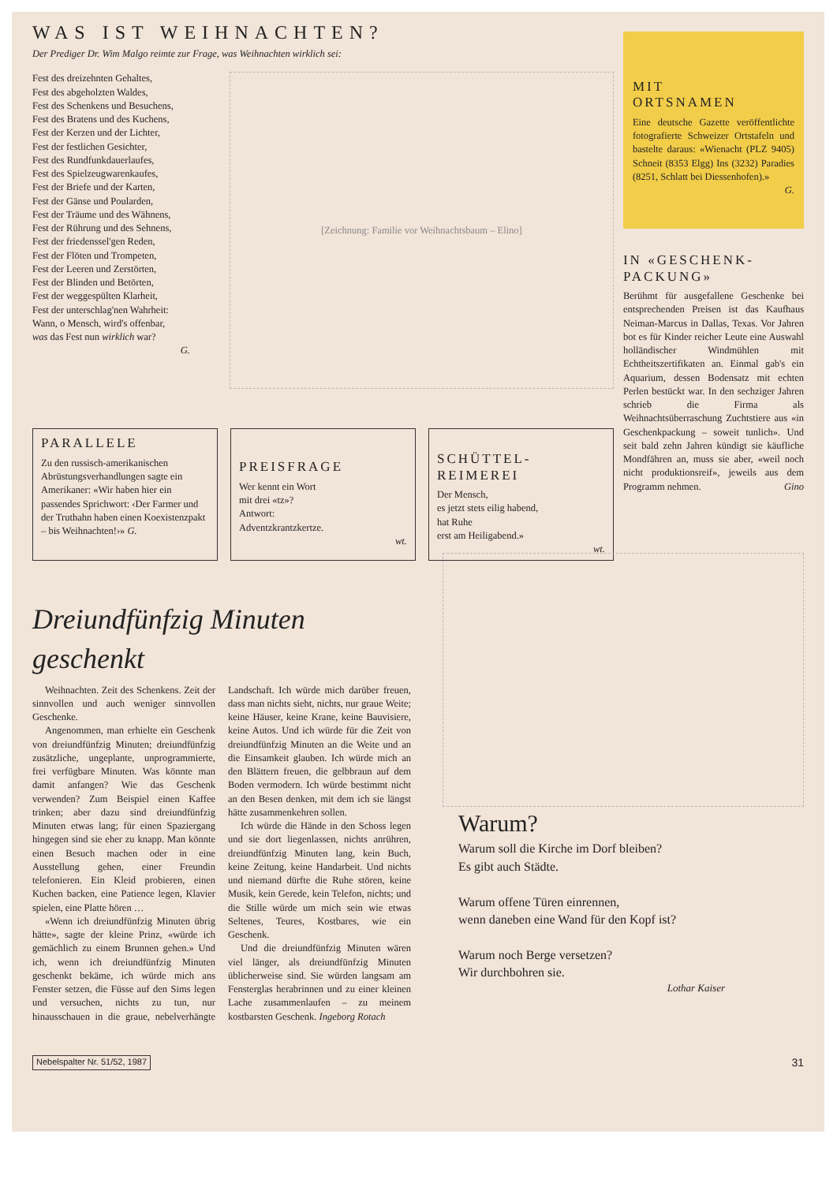WAS IST WEIHNACHTEN?
Der Prediger Dr. Wim Malgo reimte zur Frage, was Weihnachten wirklich sei:
Fest des dreizehnten Gehaltes,
Fest des abgeholzten Waldes,
Fest des Schenkens und Besuchens,
Fest des Bratens und des Kuchens,
Fest der Kerzen und der Lichter,
Fest der festlichen Gesichter,
Fest des Rundfunkdauerlaufes,
Fest des Spielzeugwarenkaufes,
Fest der Briefe und der Karten,
Fest der Gänse und Poularden,
Fest der Träume und des Wähnens,
Fest der Rührung und des Sehnens,
Fest der friedenssel'gen Reden,
Fest der Flöten und Trompeten,
Fest der Leeren und Zerstörten,
Fest der Blinden und Betörten,
Fest der weggespülten Klarheit,
Fest der unterschlag'nen Wahrheit:
Wann, o Mensch, wird's offenbar,
was das Fest nun wirklich war?
G.
[Zeichnung: Familie vor Weihnachtsbaum – Elino]
PARALLELE
Zu den russisch-amerikanischen Abrüstungsverhandlungen sagte ein Amerikaner: «Wir haben hier ein passendes Sprichwort: ‹Der Farmer und der Truthahn haben einen Koexistenzpakt – bis Weihnachten!›» G.
PREISFRAGE
Wer kennt ein Wort
mit drei «tz»?
Antwort:
Adventzkrantzkertze.
wt.
SCHÜTTEL-
REIMEREI
Der Mensch,
es jetzt stets eilig habend,
hat Ruhe
erst am Heiligabend.»
wt.
MIT
ORTSNAMEN
Eine deutsche Gazette veröffentlichte fotografierte Schweizer Ortstafeln und bastelte daraus: «Wienacht (PLZ 9405) Schneit (8353 Elgg) Ins (3232) Paradies (8251, Schlatt bei Diessenhofen).»
G.
IN «GESCHENK-
PACKUNG»
Berühmt für ausgefallene Geschenke bei entsprechenden Preisen ist das Kaufhaus Neiman-Marcus in Dallas, Texas. Vor Jahren bot es für Kinder reicher Leute eine Auswahl holländischer Windmühlen mit Echtheitszertifikaten an. Einmal gab's ein Aquarium, dessen Bodensatz mit echten Perlen bestückt war. In den sechziger Jahren schrieb die Firma als Weihnachtsüberraschung Zuchtstiere aus «in Geschenkpackung – soweit tunlich». Und seit bald zehn Jahren kündigt sie käufliche Mondfähren an, muss sie aber, «weil noch nicht produktionsreif», jeweils aus dem Programm nehmen. Gino
Dreiundfünfzig Minuten geschenkt
Weihnachten. Zeit des Schenkens. Zeit der sinnvollen und auch weniger sinnvollen Geschenke.
Angenommen, man erhielte ein Geschenk von dreiundfünfzig Minuten; dreiundfünfzig zusätzliche, ungeplante, unprogrammierte, frei verfügbare Minuten. Was könnte man damit anfangen? Wie das Geschenk verwenden? Zum Beispiel einen Kaffee trinken; aber dazu sind dreiundfünfzig Minuten etwas lang; für einen Spaziergang hingegen sind sie eher zu knapp. Man könnte einen Besuch machen oder in eine Ausstellung gehen, einer Freundin telefonieren. Ein Kleid probieren, einen Kuchen backen, eine Patience legen, Klavier spielen, eine Platte hören …
«Wenn ich dreiundfünfzig Minuten übrig hätte», sagte der kleine Prinz, «würde ich gemächlich zu einem Brunnen gehen.» Und ich, wenn ich dreiundfünfzig Minuten geschenkt bekäme, ich würde mich ans Fenster setzen, die Füsse auf den Sims legen und versuchen, nichts zu tun, nur hinausschauen in die graue, nebelverhängte Landschaft. Ich würde mich darüber freuen, dass man nichts sieht, nichts, nur graue Weite; keine Häuser, keine Krane, keine Bauvisiere, keine Autos. Und ich würde für die Zeit von dreiundfünfzig Minuten an die Weite und an die Einsamkeit glauben. Ich würde mich an den Blättern freuen, die gelbbraun auf dem Boden vermodern. Ich würde bestimmt nicht an den Besen denken, mit dem ich sie längst hätte zusammenkehren sollen.
Ich würde die Hände in den Schoss legen und sie dort liegenlassen, nichts anrühren, dreiundfünfzig Minuten lang, kein Buch, keine Zeitung, keine Handarbeit. Und nichts und niemand dürfte die Ruhe stören, keine Musik, kein Gerede, kein Telefon, nichts; und die Stille würde um mich sein wie etwas Seltenes, Teures, Kostbares, wie ein Geschenk.
Und die dreiundfünfzig Minuten wären viel länger, als dreiundfünfzig Minuten üblicherweise sind. Sie würden langsam am Fensterglas herabrinnen und zu einer kleinen Lache zusammenlaufen – zu meinem kostbarsten Geschenk. Ingeborg Rotach
Warum?
Warum soll die Kirche im Dorf bleiben?
Es gibt auch Städte.
Warum offene Türen einrennen,
wenn daneben eine Wand für den Kopf ist?
Warum noch Berge versetzen?
Wir durchbohren sie.
Lothar Kaiser
Nebelspalter Nr. 51/52, 1987 31